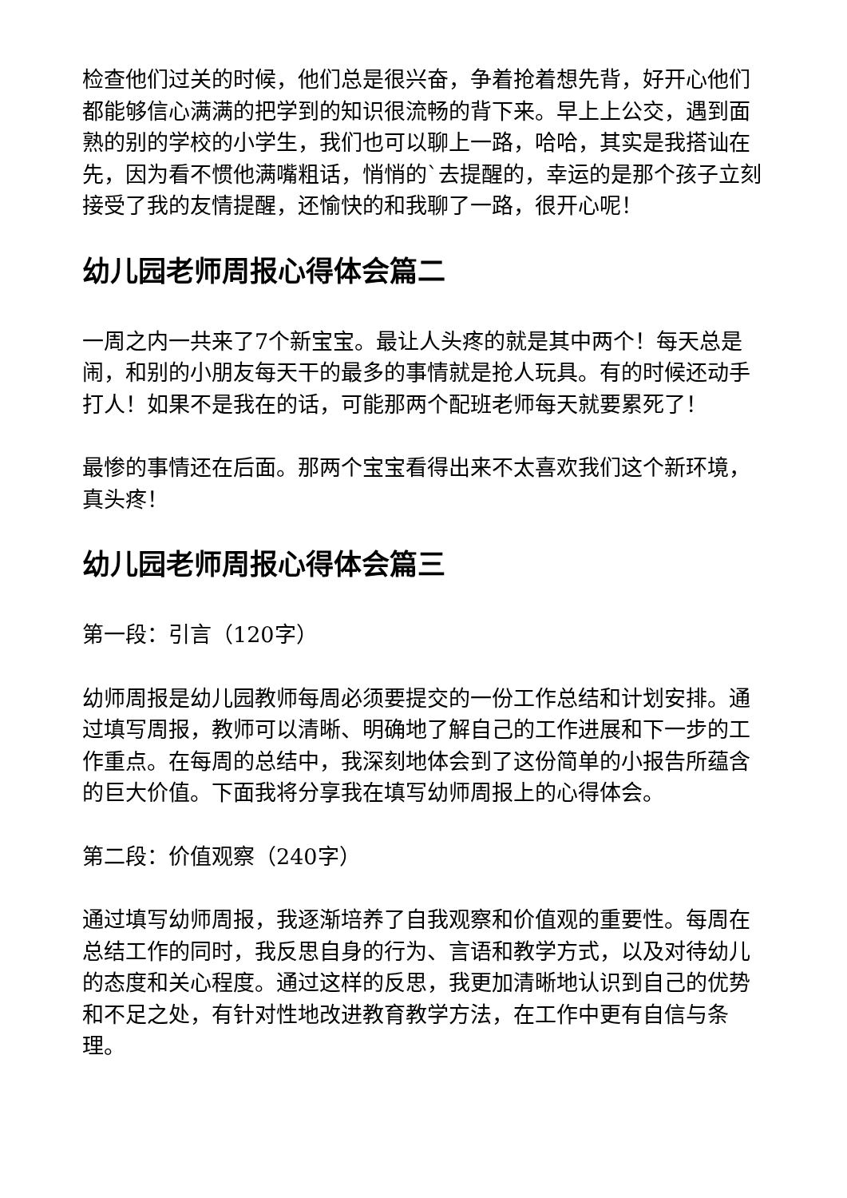检查他们过关的时候，他们总是很兴奋，争着抢着想先背，好开心他们都能够信心满满的把学到的知识很流畅的背下来。早上上公交，遇到面熟的别的学校的小学生，我们也可以聊上一路，哈哈，其实是我搭讪在先，因为看不惯他满嘴粗话，悄悄的`去提醒的，幸运的是那个孩子立刻接受了我的友情提醒，还愉快的和我聊了一路，很开心呢！
幼儿园老师周报心得体会篇二
一周之内一共来了7个新宝宝。最让人头疼的就是其中两个！每天总是闹，和别的小朋友每天干的最多的事情就是抢人玩具。有的时候还动手打人！如果不是我在的话，可能那两个配班老师每天就要累死了！
最惨的事情还在后面。那两个宝宝看得出来不太喜欢我们这个新环境，真头疼！
幼儿园老师周报心得体会篇三
第一段：引言（120字）
幼师周报是幼儿园教师每周必须要提交的一份工作总结和计划安排。通过填写周报，教师可以清晰、明确地了解自己的工作进展和下一步的工作重点。在每周的总结中，我深刻地体会到了这份简单的小报告所蕴含的巨大价值。下面我将分享我在填写幼师周报上的心得体会。
第二段：价值观察（240字）
通过填写幼师周报，我逐渐培养了自我观察和价值观的重要性。每周在总结工作的同时，我反思自身的行为、言语和教学方式，以及对待幼儿的态度和关心程度。通过这样的反思，我更加清晰地认识到自己的优势和不足之处，有针对性地改进教育教学方法，在工作中更有自信与条理。